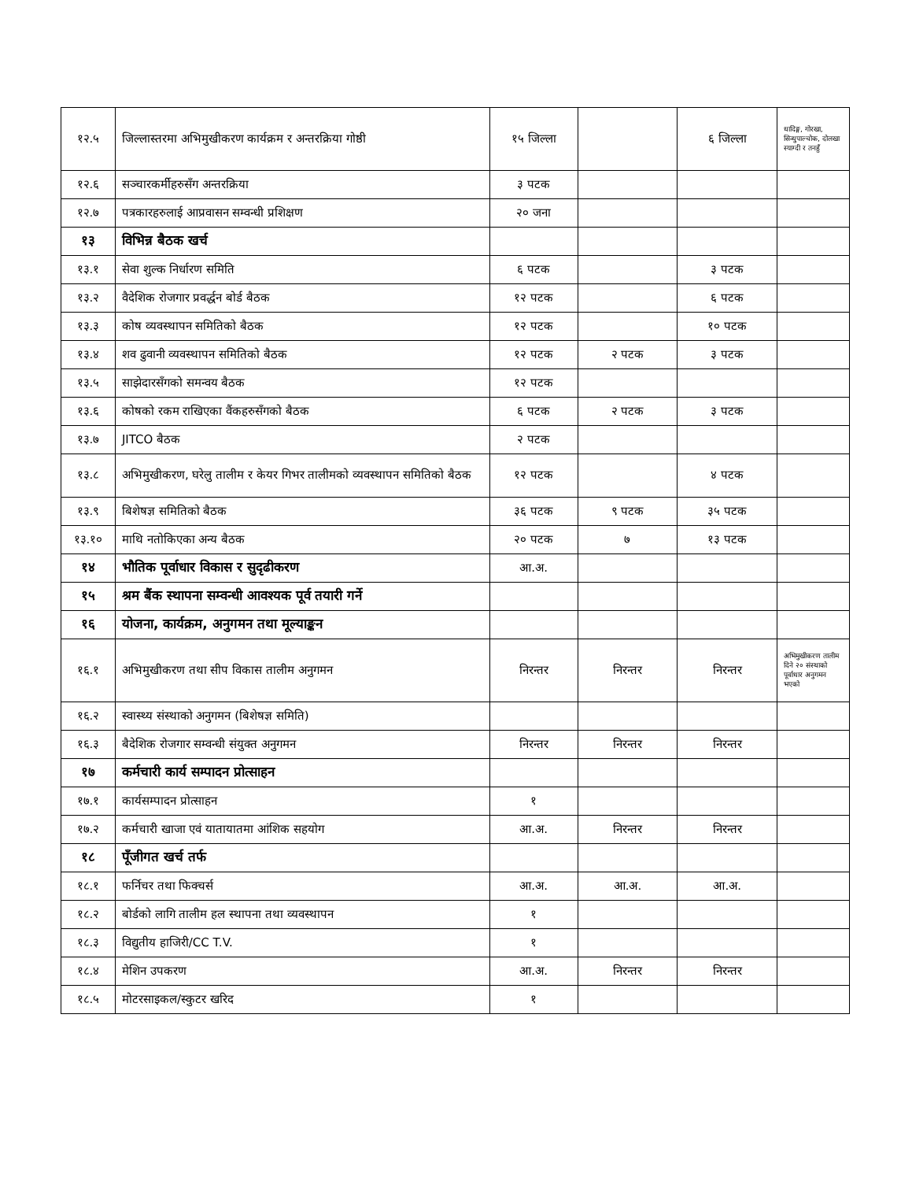| १२.५ | जिल्लास्तरमा अभिमुखीकरण कार्यक्रम र अन्तरक्रिया गोष्ठी | १५ जिल्ला | | ६ जिल्ला | धादिङ्ग, गोरखा, सिन्धुपाल्चोक, दोलखा स्याग्दी र तनहुँ |
| १२.६ | सञ्चारकर्मीहरुसँग अन्तरक्रिया | ३ पटक | | | |
| १२.७ | पत्रकारहरुलाई आप्रवासन सम्वन्धी प्रशिक्षण | २० जना | | | |
| १३ | विभिन्न बैठक खर्च | | | | |
| १३.१ | सेवा शुल्क निर्धारण समिति | ६ पटक | | ३ पटक | |
| १३.२ | वैदेशिक रोजगार प्रवर्द्धन बोर्ड बैठक | १२ पटक | | ६ पटक | |
| १३.३ | कोष व्यवस्थापन समितिको बैठक | १२ पटक | | १० पटक | |
| १३.४ | शव ढुवानी व्यवस्थापन समितिको बैठक | १२ पटक | २ पटक | ३ पटक | |
| १३.५ | साझेदारसँगको समन्वय बैठक | १२ पटक | | | |
| १३.६ | कोषको रकम राखिएका वैंकहरुसँगको बैठक | ६ पटक | २ पटक | ३ पटक | |
| १३.७ | JITCO बैठक | २ पटक | | | |
| १३.८ | अभिमुखीकरण, घरेलु तालीम र केयर गिभर तालीमको व्यवस्थापन समितिको बैठक | १२ पटक | | ४ पटक | |
| १३.९ | बिशेषज्ञ समितिको बैठक | ३६ पटक | ९ पटक | ३५ पटक | |
| १३.१० | माथि नतोकिएका अन्य बैठक | २० पटक | ७ | १३ पटक | |
| १४ | भौतिक पूर्वाधार विकास र सुदृढीकरण | आ.अ. | | | |
| १५ | श्रम बैंक स्थापना सम्वन्धी आवश्यक पूर्व तयारी गर्ने | | | | |
| १६ | योजना, कार्यक्रम, अनुगमन तथा मूल्याङ्कन | | | | |
| १६.१ | अभिमुखीकरण तथा सीप विकास तालीम अनुगमन | निरन्तर | निरन्तर | निरन्तर | अभिमुखीकरण तालीम दिने २० संस्थाको पूर्वाधार अनुगमन भएको |
| १६.२ | स्वास्थ्य संस्थाको अनुगमन (बिशेषज्ञ समिति) | | | | |
| १६.३ | बैदेशिक रोजगार सम्वन्धी संयुक्त अनुगमन | निरन्तर | निरन्तर | निरन्तर | |
| १७ | कर्मचारी कार्य सम्पादन प्रोत्साहन | | | | |
| १७.१ | कार्यसम्पादन प्रोत्साहन | १ | | | |
| १७.२ | कर्मचारी खाजा एवं यातायातमा आंशिक सहयोग | आ.अ. | निरन्तर | निरन्तर | |
| १८ | पूँजीगत खर्च तर्फ | | | | |
| १८.१ | फर्निचर तथा फिक्चर्स | आ.अ. | आ.अ. | आ.अ. | |
| १८.२ | बोर्डको लागि तालीम हल स्थापना तथा व्यवस्थापन | १ | | | |
| १८.३ | विद्युतीय हाजिरी/CC T.V. | १ | | | |
| १८.४ | मेशिन उपकरण | आ.अ. | निरन्तर | निरन्तर | |
| १८.५ | मोटरसाइकल/स्कुटर खरिद | १ | | | |